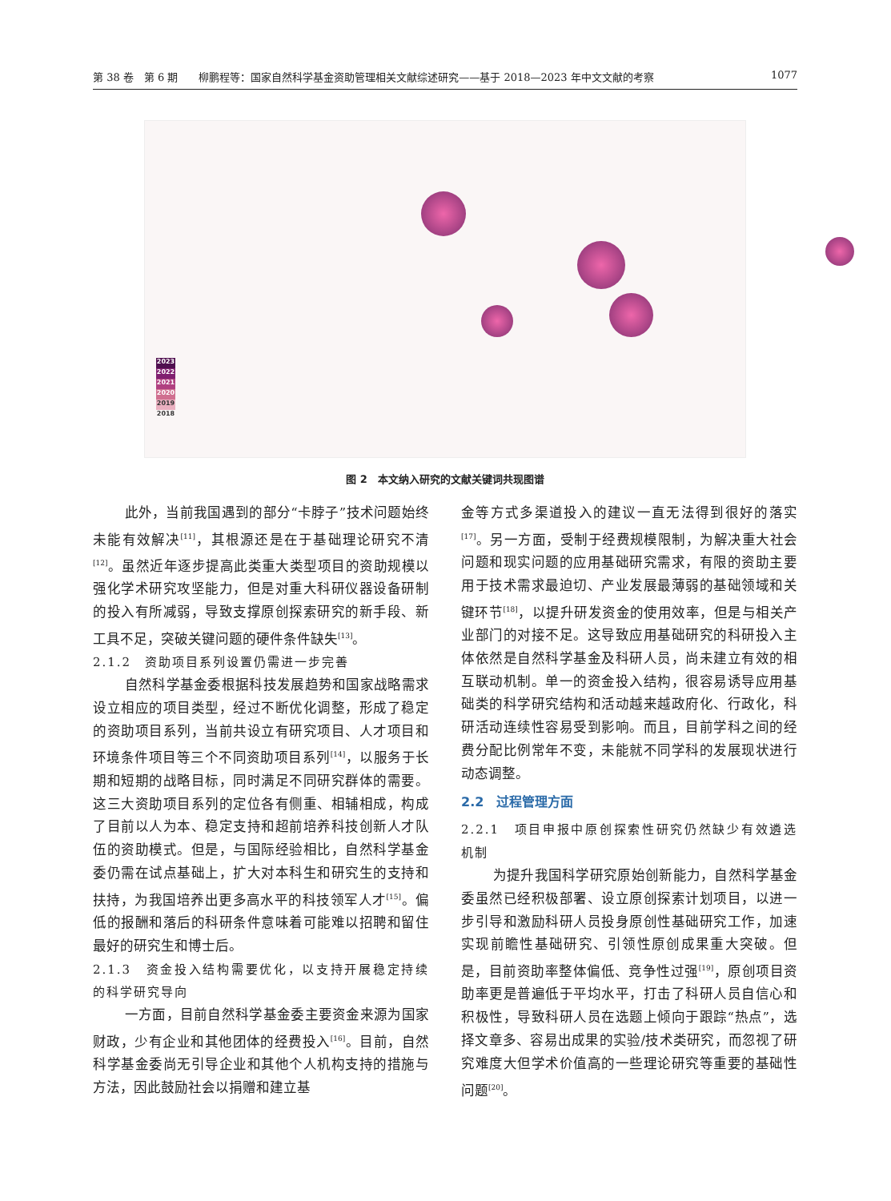第 38 卷　第 6 期　　柳鹏程等：国家自然科学基金资助管理相关文献综述研究——基于 2018—2023 年中文文献的考察 1077
2023
2022
2021
2020
2019
2018
图 2　本文纳入研究的文献关键词共现图谱
此外，当前我国遇到的部分“卡脖子”技术问题始终未能有效解决<sup>[11]</sup>，其根源还是在于基础理论研究不清<sup>[12]</sup>。虽然近年逐步提高此类重大类型项目的资助规模以强化学术研究攻坚能力，但是对重大科研仪器设备研制的投入有所减弱，导致支撑原创探索研究的新手段、新工具不足，突破关键问题的硬件条件缺失<sup>[13]</sup>。
2.1.2　资助项目系列设置仍需进一步完善
自然科学基金委根据科技发展趋势和国家战略需求设立相应的项目类型，经过不断优化调整，形成了稳定的资助项目系列，当前共设立有研究项目、人才项目和环境条件项目等三个不同资助项目系列<sup>[14]</sup>，以服务于长期和短期的战略目标，同时满足不同研究群体的需要。这三大资助项目系列的定位各有侧重、相辅相成，构成了目前以人为本、稳定支持和超前培养科技创新人才队伍的资助模式。但是，与国际经验相比，自然科学基金委仍需在试点基础上，扩大对本科生和研究生的支持和扶持，为我国培养出更多高水平的科技领军人才<sup>[15]</sup>。偏低的报酬和落后的科研条件意味着可能难以招聘和留住最好的研究生和博士后。
2.1.3　资金投入结构需要优化，以支持开展稳定持续的科学研究导向
一方面，目前自然科学基金委主要资金来源为国家财政，少有企业和其他团体的经费投入<sup>[16]</sup>。目前，自然科学基金委尚无引导企业和其他个人机构支持的措施与方法，因此鼓励社会以捐赠和建立基
金等方式多渠道投入的建议一直无法得到很好的落实<sup>[17]</sup>。另一方面，受制于经费规模限制，为解决重大社会问题和现实问题的应用基础研究需求，有限的资助主要用于技术需求最迫切、产业发展最薄弱的基础领域和关键环节<sup>[18]</sup>，以提升研发资金的使用效率，但是与相关产业部门的对接不足。这导致应用基础研究的科研投入主体依然是自然科学基金及科研人员，尚未建立有效的相互联动机制。单一的资金投入结构，很容易诱导应用基础类的科学研究结构和活动越来越政府化、行政化，科研活动连续性容易受到影响。而且，目前学科之间的经费分配比例常年不变，未能就不同学科的发展现状进行动态调整。
2.2　过程管理方面
2.2.1　项目申报中原创探索性研究仍然缺少有效遴选机制
为提升我国科学研究原始创新能力，自然科学基金委虽然已经积极部署、设立原创探索计划项目，以进一步引导和激励科研人员投身原创性基础研究工作，加速实现前瞻性基础研究、引领性原创成果重大突破。但是，目前资助率整体偏低、竞争性过强<sup>[19]</sup>，原创项目资助率更是普遍低于平均水平，打击了科研人员自信心和积极性，导致科研人员在选题上倾向于跟踪“热点”，选择文章多、容易出成果的实验/技术类研究，而忽视了研究难度大但学术价值高的一些理论研究等重要的基础性问题<sup>[20]</sup>。